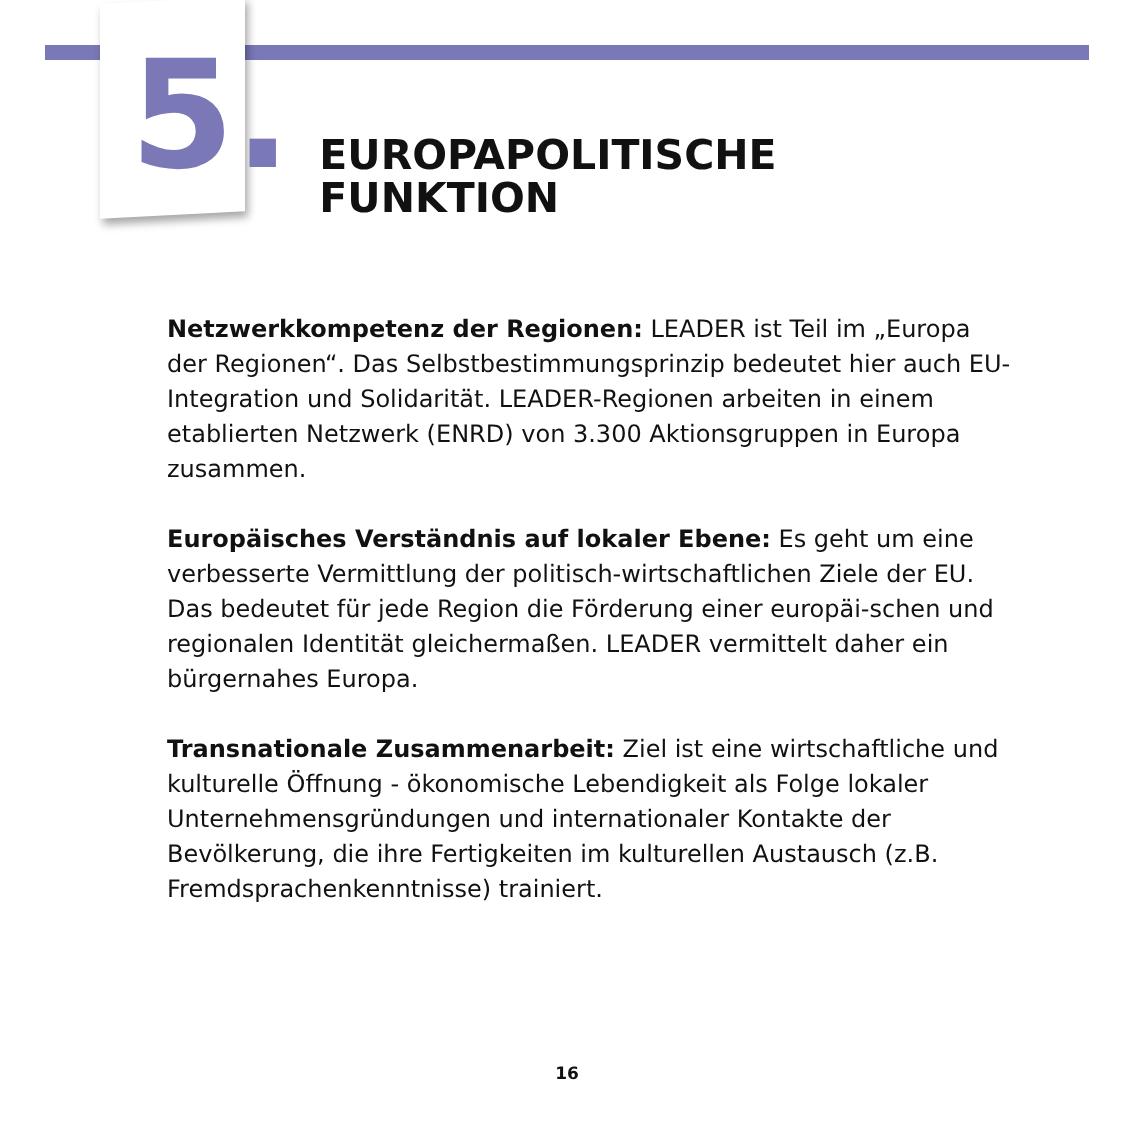5.
EUROPAPOLITISCHE
FUNKTION
Netzwerkkompetenz der Regionen: LEADER ist Teil im „Europa der Regionen“. Das Selbstbestimmungsprinzip bedeutet hier auch EU-Integration und Solidarität. LEADER-Regionen arbeiten in einem etablierten Netzwerk (ENRD) von 3.300 Aktionsgruppen in Europa zusammen.
Europäisches Verständnis auf lokaler Ebene: Es geht um eine verbesserte Vermittlung der politisch-wirtschaftlichen Ziele der EU. Das bedeutet für jede Region die Förderung einer europäi-schen und regionalen Identität gleichermaßen. LEADER vermittelt daher ein bürgernahes Europa.
Transnationale Zusammenarbeit: Ziel ist eine wirtschaftliche und kulturelle Öffnung - ökonomische Lebendigkeit als Folge lokaler Unternehmensgründungen und internationaler Kontakte der Bevölkerung, die ihre Fertigkeiten im kulturellen Austausch (z.B. Fremdsprachenkenntnisse) trainiert.
16